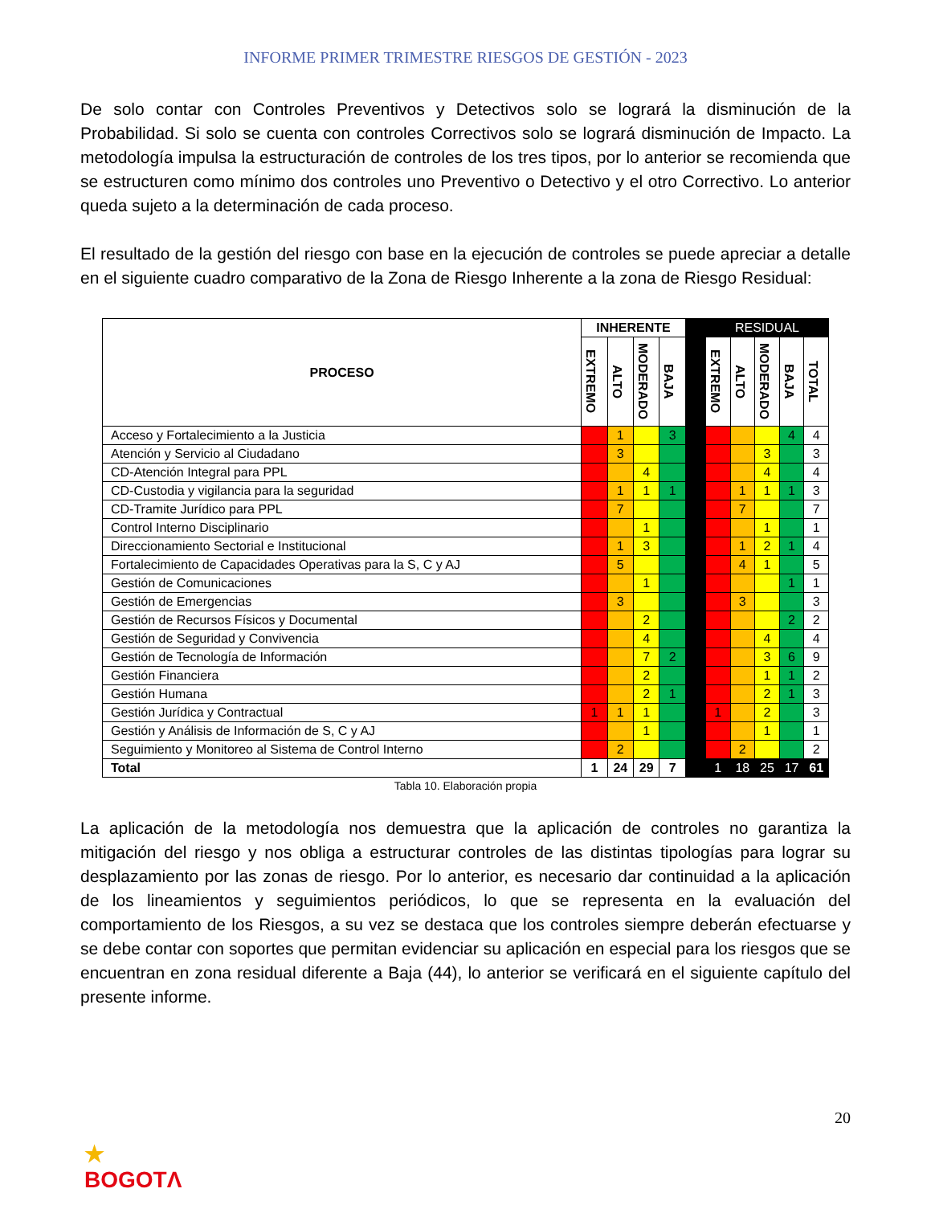INFORME PRIMER TRIMESTRE RIESGOS DE GESTIÓN - 2023
De solo contar con Controles Preventivos y Detectivos solo se logrará la disminución de la Probabilidad. Si solo se cuenta con controles Correctivos solo se logrará disminución de Impacto. La metodología impulsa la estructuración de controles de los tres tipos, por lo anterior se recomienda que se estructuren como mínimo dos controles uno Preventivo o Detectivo y el otro Correctivo. Lo anterior queda sujeto a la determinación de cada proceso.
El resultado de la gestión del riesgo con base en la ejecución de controles se puede apreciar a detalle en el siguiente cuadro comparativo de la Zona de Riesgo Inherente a la zona de Riesgo Residual:
| PROCESO | INHERENTE | | | | | RESIDUAL | | | | |
| --- | --- | --- | --- | --- | --- | --- | --- | --- | --- | --- |
| | EXTREMO | ALTO | MODERADO | BAJA | | EXTREMO | ALTO | MODERADO | BAJA | TOTAL |
| Acceso y Fortalecimiento a la Justicia | | 1 | | 3 | | | | | 4 | 4 |
| Atención y Servicio al Ciudadano | | 3 | | | | | | 3 | | 3 |
| CD-Atención Integral para PPL | | | 4 | | | | | 4 | | 4 |
| CD-Custodia y vigilancia para la seguridad | | 1 | 1 | 1 | | | 1 | 1 | 1 | 3 |
| CD-Tramite Jurídico para PPL | | 7 | | | | | 7 | | | 7 |
| Control Interno Disciplinario | | | 1 | | | | | 1 | | 1 |
| Direccionamiento Sectorial e Institucional | | 1 | 3 | | | | 1 | 2 | 1 | 4 |
| Fortalecimiento de Capacidades Operativas para la S, C y AJ | | 5 | | | | | 4 | 1 | | 5 |
| Gestión de Comunicaciones | | | 1 | | | | | | 1 | 1 |
| Gestión de Emergencias | | 3 | | | | | 3 | | | 3 |
| Gestión de Recursos Físicos y Documental | | | 2 | | | | | | 2 | 2 |
| Gestión de Seguridad y Convivencia | | | 4 | | | | | 4 | | 4 |
| Gestión de Tecnología de Información | | | 7 | 2 | | | | 3 | 6 | 9 |
| Gestión Financiera | | | 2 | | | | | 1 | 1 | 2 |
| Gestión Humana | | | 2 | 1 | | | | 2 | 1 | 3 |
| Gestión Jurídica y Contractual | 1 | 1 | 1 | | | 1 | | 2 | | 3 |
| Gestión y Análisis de Información de S, C y AJ | | | 1 | | | | | 1 | | 1 |
| Seguimiento y Monitoreo al Sistema de Control Interno | | 2 | | | | | 2 | | | 2 |
| Total | 1 | 24 | 29 | 7 | | 1 | 18 | 25 | 17 | 61 |
Tabla 10. Elaboración propia
La aplicación de la metodología nos demuestra que la aplicación de controles no garantiza la mitigación del riesgo y nos obliga a estructurar controles de las distintas tipologías para lograr su desplazamiento por las zonas de riesgo. Por lo anterior, es necesario dar continuidad a la aplicación de los lineamientos y seguimientos periódicos, lo que se representa en la evaluación del comportamiento de los Riesgos, a su vez se destaca que los controles siempre deberán efectuarse y se debe contar con soportes que permitan evidenciar su aplicación en especial para los riesgos que se encuentran en zona residual diferente a Baja (44), lo anterior se verificará en el siguiente capítulo del presente informe.
20
★
BOGOTΛ